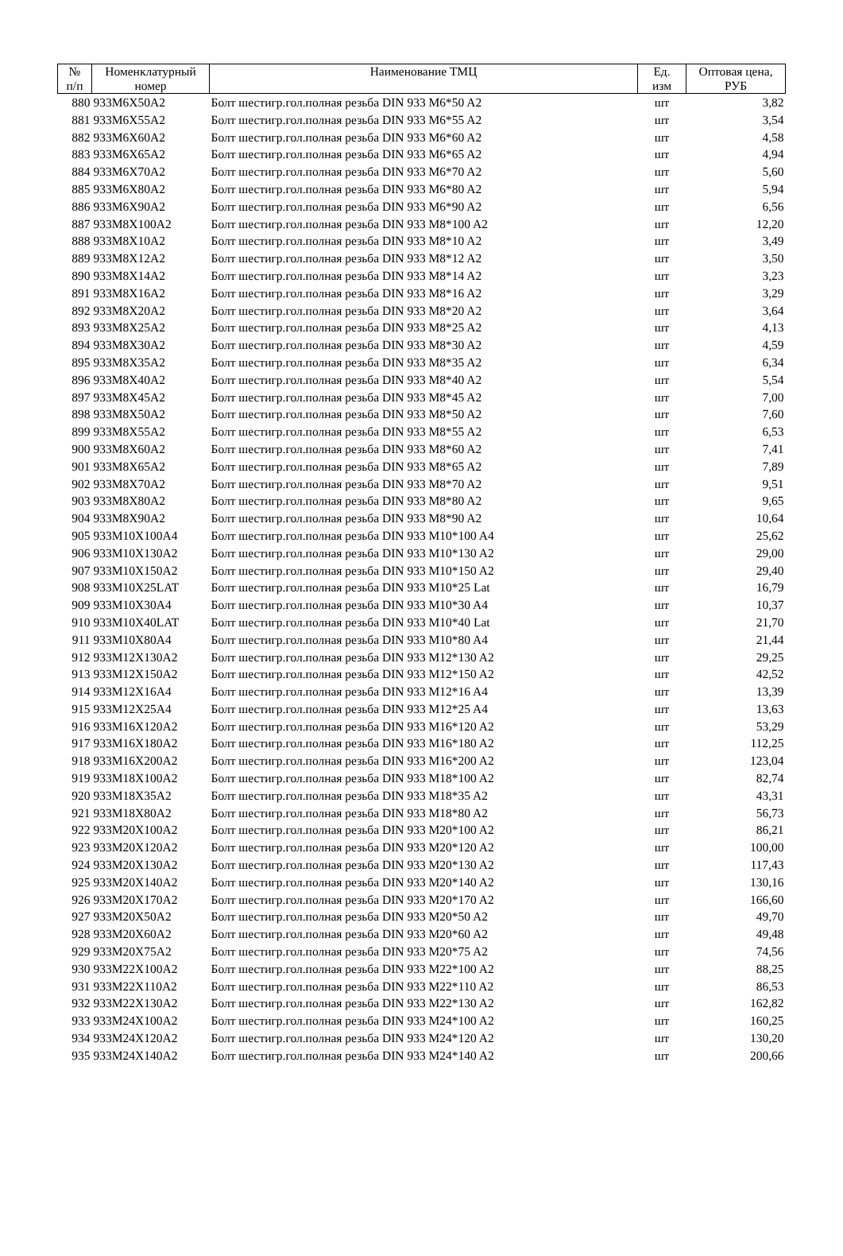| № п/п | Номенклатурный номер | Наименование ТМЦ | Ед. изм | Оптовая цена, РУБ |
| --- | --- | --- | --- | --- |
| 880 | 933M6X50A2 | Болт шестигр.гол.полная резьба DIN 933 M6*50 A2 | шт | 3,82 |
| 881 | 933M6X55A2 | Болт шестигр.гол.полная резьба DIN 933 M6*55 A2 | шт | 3,54 |
| 882 | 933M6X60A2 | Болт шестигр.гол.полная резьба DIN 933 M6*60 A2 | шт | 4,58 |
| 883 | 933M6X65A2 | Болт шестигр.гол.полная резьба DIN 933 M6*65 A2 | шт | 4,94 |
| 884 | 933M6X70A2 | Болт шестигр.гол.полная резьба DIN 933 M6*70 A2 | шт | 5,60 |
| 885 | 933M6X80A2 | Болт шестигр.гол.полная резьба DIN 933 M6*80 A2 | шт | 5,94 |
| 886 | 933M6X90A2 | Болт шестигр.гол.полная резьба DIN 933 M6*90 A2 | шт | 6,56 |
| 887 | 933M8X100A2 | Болт шестигр.гол.полная резьба DIN 933 M8*100 A2 | шт | 12,20 |
| 888 | 933M8X10A2 | Болт шестигр.гол.полная резьба DIN 933 M8*10 A2 | шт | 3,49 |
| 889 | 933M8X12A2 | Болт шестигр.гол.полная резьба DIN 933 M8*12 A2 | шт | 3,50 |
| 890 | 933M8X14A2 | Болт шестигр.гол.полная резьба DIN 933 M8*14 A2 | шт | 3,23 |
| 891 | 933M8X16A2 | Болт шестигр.гол.полная резьба DIN 933 M8*16 A2 | шт | 3,29 |
| 892 | 933M8X20A2 | Болт шестигр.гол.полная резьба DIN 933 M8*20 A2 | шт | 3,64 |
| 893 | 933M8X25A2 | Болт шестигр.гол.полная резьба DIN 933 M8*25 A2 | шт | 4,13 |
| 894 | 933M8X30A2 | Болт шестигр.гол.полная резьба DIN 933 M8*30 A2 | шт | 4,59 |
| 895 | 933M8X35A2 | Болт шестигр.гол.полная резьба DIN 933 M8*35 A2 | шт | 6,34 |
| 896 | 933M8X40A2 | Болт шестигр.гол.полная резьба DIN 933 M8*40 A2 | шт | 5,54 |
| 897 | 933M8X45A2 | Болт шестигр.гол.полная резьба DIN 933 M8*45 A2 | шт | 7,00 |
| 898 | 933M8X50A2 | Болт шестигр.гол.полная резьба DIN 933 M8*50 A2 | шт | 7,60 |
| 899 | 933M8X55A2 | Болт шестигр.гол.полная резьба DIN 933 M8*55 A2 | шт | 6,53 |
| 900 | 933M8X60A2 | Болт шестигр.гол.полная резьба DIN 933 M8*60 A2 | шт | 7,41 |
| 901 | 933M8X65A2 | Болт шестигр.гол.полная резьба DIN 933 M8*65 A2 | шт | 7,89 |
| 902 | 933M8X70A2 | Болт шестигр.гол.полная резьба DIN 933 M8*70 A2 | шт | 9,51 |
| 903 | 933M8X80A2 | Болт шестигр.гол.полная резьба DIN 933 M8*80 A2 | шт | 9,65 |
| 904 | 933M8X90A2 | Болт шестигр.гол.полная резьба DIN 933 M8*90 A2 | шт | 10,64 |
| 905 | 933M10X100A4 | Болт шестигр.гол.полная резьба DIN 933 M10*100 A4 | шт | 25,62 |
| 906 | 933M10X130A2 | Болт шестигр.гол.полная резьба DIN 933 M10*130 A2 | шт | 29,00 |
| 907 | 933M10X150A2 | Болт шестигр.гол.полная резьба DIN 933 M10*150 A2 | шт | 29,40 |
| 908 | 933M10X25LAT | Болт шестигр.гол.полная резьба DIN 933 M10*25 Lat | шт | 16,79 |
| 909 | 933M10X30A4 | Болт шестигр.гол.полная резьба DIN 933 M10*30 A4 | шт | 10,37 |
| 910 | 933M10X40LAT | Болт шестигр.гол.полная резьба DIN 933 M10*40 Lat | шт | 21,70 |
| 911 | 933M10X80A4 | Болт шестигр.гол.полная резьба DIN 933 M10*80 A4 | шт | 21,44 |
| 912 | 933M12X130A2 | Болт шестигр.гол.полная резьба DIN 933 M12*130 A2 | шт | 29,25 |
| 913 | 933M12X150A2 | Болт шестигр.гол.полная резьба DIN 933 M12*150 A2 | шт | 42,52 |
| 914 | 933M12X16A4 | Болт шестигр.гол.полная резьба DIN 933 M12*16 A4 | шт | 13,39 |
| 915 | 933M12X25A4 | Болт шестигр.гол.полная резьба DIN 933 M12*25 A4 | шт | 13,63 |
| 916 | 933M16X120A2 | Болт шестигр.гол.полная резьба DIN 933 M16*120 A2 | шт | 53,29 |
| 917 | 933M16X180A2 | Болт шестигр.гол.полная резьба DIN 933 M16*180 A2 | шт | 112,25 |
| 918 | 933M16X200A2 | Болт шестигр.гол.полная резьба DIN 933 M16*200 A2 | шт | 123,04 |
| 919 | 933M18X100A2 | Болт шестигр.гол.полная резьба DIN 933 M18*100 A2 | шт | 82,74 |
| 920 | 933M18X35A2 | Болт шестигр.гол.полная резьба DIN 933 M18*35 A2 | шт | 43,31 |
| 921 | 933M18X80A2 | Болт шестигр.гол.полная резьба DIN 933 M18*80 A2 | шт | 56,73 |
| 922 | 933M20X100A2 | Болт шестигр.гол.полная резьба DIN 933 M20*100 A2 | шт | 86,21 |
| 923 | 933M20X120A2 | Болт шестигр.гол.полная резьба DIN 933 M20*120 A2 | шт | 100,00 |
| 924 | 933M20X130A2 | Болт шестигр.гол.полная резьба DIN 933 M20*130 A2 | шт | 117,43 |
| 925 | 933M20X140A2 | Болт шестигр.гол.полная резьба DIN 933 M20*140 A2 | шт | 130,16 |
| 926 | 933M20X170A2 | Болт шестигр.гол.полная резьба DIN 933 M20*170 A2 | шт | 166,60 |
| 927 | 933M20X50A2 | Болт шестигр.гол.полная резьба DIN 933 M20*50 A2 | шт | 49,70 |
| 928 | 933M20X60A2 | Болт шестигр.гол.полная резьба DIN 933 M20*60 A2 | шт | 49,48 |
| 929 | 933M20X75A2 | Болт шестигр.гол.полная резьба DIN 933 M20*75 A2 | шт | 74,56 |
| 930 | 933M22X100A2 | Болт шестигр.гол.полная резьба DIN 933 M22*100 A2 | шт | 88,25 |
| 931 | 933M22X110A2 | Болт шестигр.гол.полная резьба DIN 933 M22*110 A2 | шт | 86,53 |
| 932 | 933M22X130A2 | Болт шестигр.гол.полная резьба DIN 933 M22*130 A2 | шт | 162,82 |
| 933 | 933M24X100A2 | Болт шестигр.гол.полная резьба DIN 933 M24*100 A2 | шт | 160,25 |
| 934 | 933M24X120A2 | Болт шестигр.гол.полная резьба DIN 933 M24*120 A2 | шт | 130,20 |
| 935 | 933M24X140A2 | Болт шестигр.гол.полная резьба DIN 933 M24*140 A2 | шт | 200,66 |